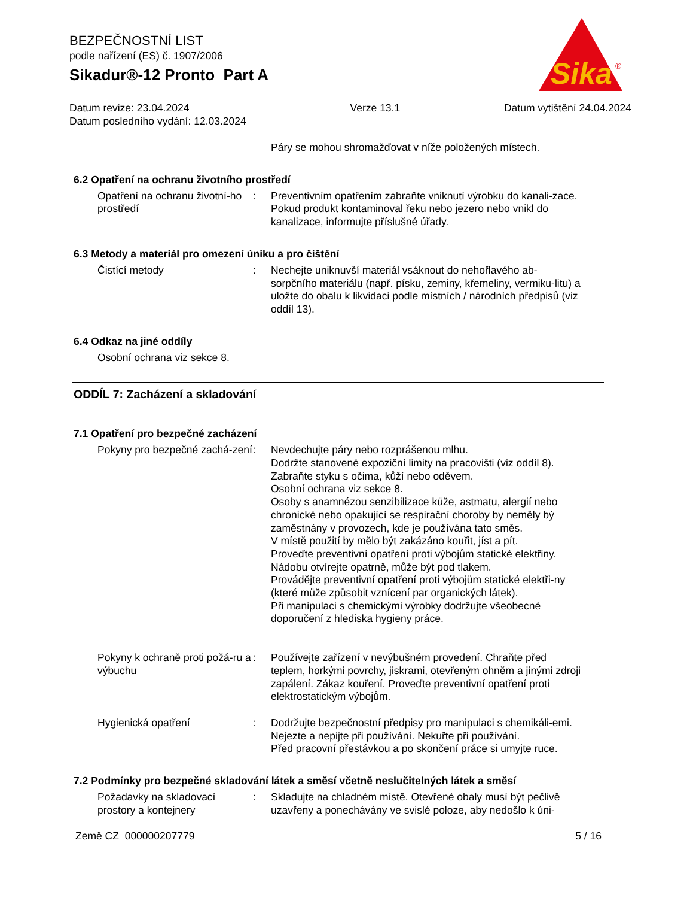BEZPEČNOSTNÍ LIST
podle nařízení (ES) č. 1907/2006
Sikadur®-12 Pronto Part A
Sika
®
Datum revize: 23.04.2024
Datum posledního vydání: 12.03.2024
Verze 13.1 Datum vytištění 24.04.2024
Páry se mohou shromažďovat v níže položených místech.
6.2 Opatření na ochranu životního prostředí
Opatření na ochranu životní-ho prostředí
: Preventivním opatřením zabraňte vniknutí výrobku do kanali-zace.
Pokud produkt kontaminoval řeku nebo jezero nebo vnikl do kanalizace, informujte příslušné úřady.
6.3 Metody a materiál pro omezení úniku a pro čištění
Čistící metody : Nechejte uniknuvší materiál vsáknout do nehořlavého ab-sorpčního materiálu (např. písku, zeminy, křemeliny, vermiku-litu) a uložte do obalu k likvidaci podle místních / národních předpisů (viz oddíl 13).
6.4 Odkaz na jiné oddíly
Osobní ochrana viz sekce 8.
ODDÍL 7: Zacházení a skladování
7.1 Opatření pro bezpečné zacházení
Pokyny pro bezpečné zachá-zení
: Nevdechujte páry nebo rozprášenou mlhu.
Dodržte stanovené expoziční limity na pracovišti (viz oddíl 8).
Zabraňte styku s očima, kůží nebo oděvem.
Osobní ochrana viz sekce 8.
Osoby s anamnézou senzibilizace kůže, astmatu, alergií nebo chronické nebo opakující se respirační choroby by neměly bý zaměstnány v provozech, kde je používána tato směs.
V místě použití by mělo být zakázáno kouřit, jíst a pít.
Proveďte preventivní opatření proti výbojům statické elektřiny.
Nádobu otvírejte opatrně, může být pod tlakem.
Provádějte preventivní opatření proti výbojům statické elektři-ny (které může způsobit vznícení par organických látek).
Při manipulaci s chemickými výrobky dodržujte všeobecné doporučení z hlediska hygieny práce.
Pokyny k ochraně proti požá-ru a výbuchu
: Používejte zařízení v nevýbušném provedení. Chraňte před teplem, horkými povrchy, jiskrami, otevřeným ohněm a jinými zdroji zapálení. Zákaz kouření. Proveďte preventivní opatření proti elektrostatickým výbojům.
Hygienická opatření : Dodržujte bezpečnostní předpisy pro manipulaci s chemikáli-emi. Nejezte a nepijte při používání. Nekuřte při používání.
Před pracovní přestávkou a po skončení práce si umyjte ruce.
7.2 Podmínky pro bezpečné skladování látek a směsí včetně neslučitelných látek a směsí
Požadavky na skladovací prostory a kontejnery
: Skladujte na chladném místě. Otevřené obaly musí být pečlivě uzavřeny a ponechávány ve svislé poloze, aby nedošlo k úni-
Země CZ 000000207779 5 / 16